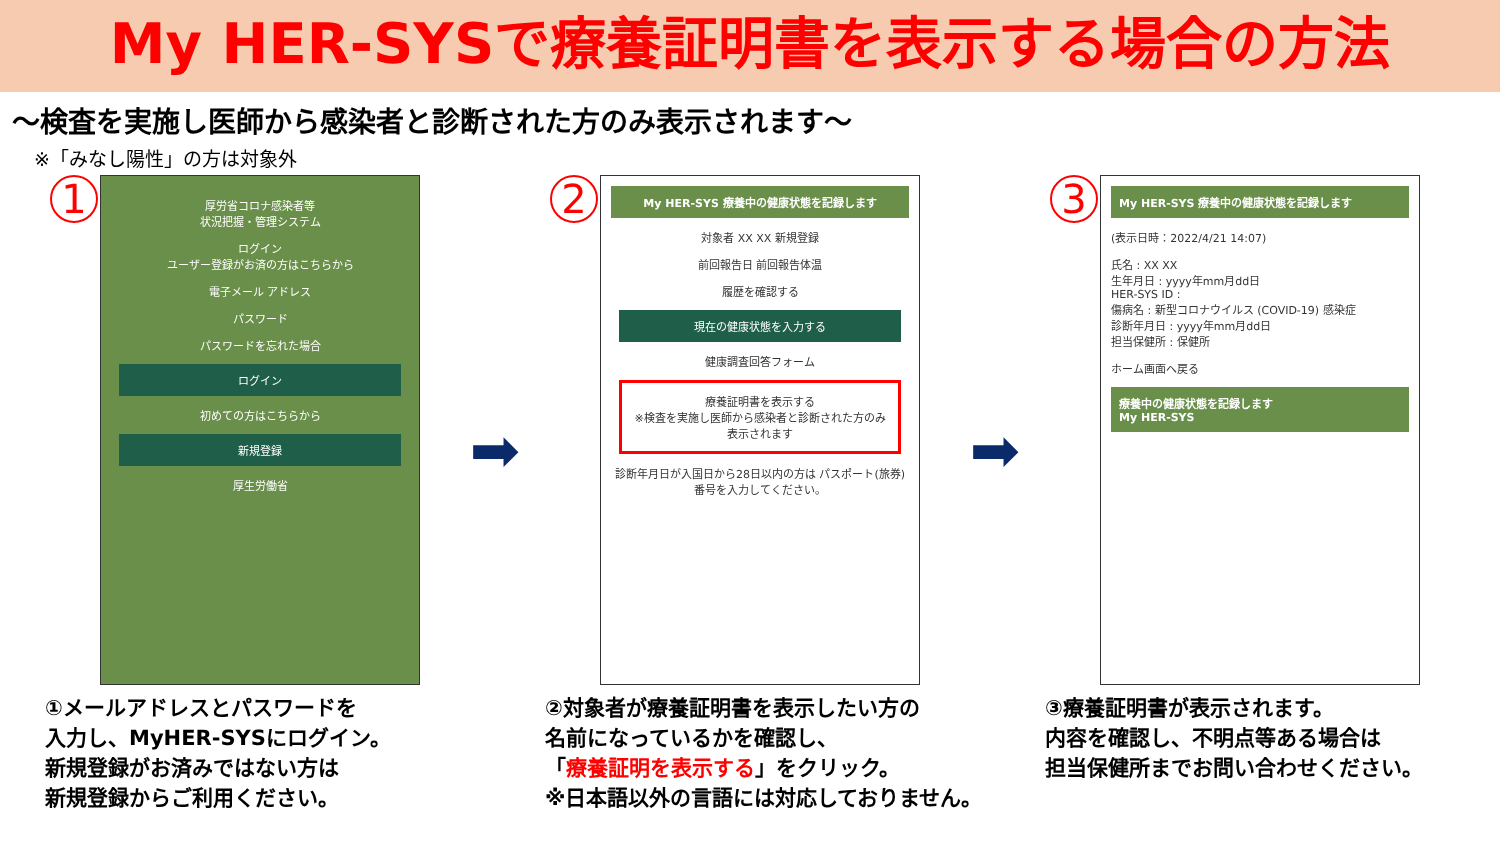My HER-SYSで療養証明書を表示する場合の方法
～検査を実施し医師から感染者と診断された方のみ表示されます～
※「みなし陽性」の方は対象外
1
厚労省コロナ感染者等
状況把握・管理システム
ログイン
ユーザー登録がお済の方はこちらから
電子メール アドレス
パスワード
パスワードを忘れた場合
ログイン
初めての方はこちらから
新規登録
厚生労働省
①メールアドレスとパスワードを
入力し、MyHER-SYSにログイン。
新規登録がお済みではない方は
新規登録からご利用ください。
➡
2
My HER-SYS 療養中の健康状態を記録します
対象者 XX XX 新規登録
前回報告日 前回報告体温
履歴を確認する
現在の健康状態を入力する
健康調査回答フォーム
療養証明書を表示する
※検査を実施し医師から感染者と診断された方のみ表示されます
診断年月日が入国日から28日以内の方は パスポート(旅券)番号を入力してください。
②対象者が療養証明書を表示したい方の
名前になっているかを確認し、
「療養証明を表示する」をクリック。
※日本語以外の言語には対応しておりません。
➡
3
My HER-SYS 療養中の健康状態を記録します
(表示日時：2022/4/21 14:07)
氏名 : XX XX
生年月日 : yyyy年mm月dd日
HER-SYS ID :
傷病名 : 新型コロナウイルス (COVID-19) 感染症
診断年月日 : yyyy年mm月dd日
担当保健所 : 保健所
ホーム画面へ戻る
療養中の健康状態を記録します
My HER-SYS
③療養証明書が表示されます。
内容を確認し、不明点等ある場合は
担当保健所までお問い合わせください。